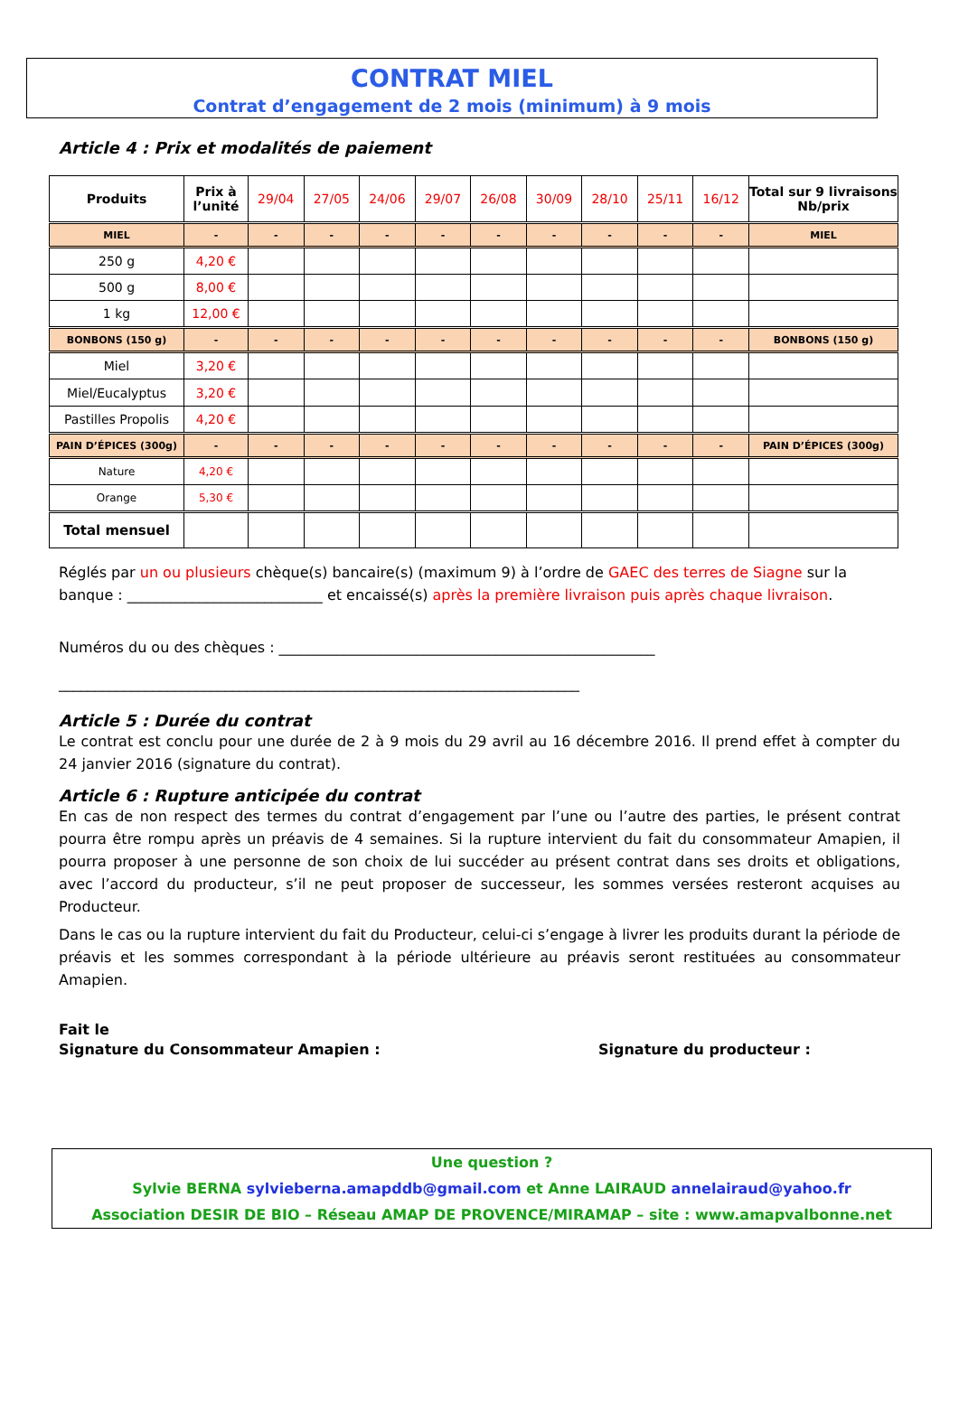CONTRAT MIEL
Contrat d’engagement de 2 mois (minimum) à 9 mois
Article 4 : Prix et modalités de paiement
| Produits | Prix à l’unité | 29/04 | 27/05 | 24/06 | 29/07 | 26/08 | 30/09 | 28/10 | 25/11 | 16/12 | Total sur 9 livraisons Nb/prix |
| --- | --- | --- | --- | --- | --- | --- | --- | --- | --- | --- | --- |
| MIEL | - | - | - | - | - | - | - | - | - | - | MIEL |
| 250 g | 4,20 € | | | | | | | | | | |
| 500 g | 8,00 € | | | | | | | | | | |
| 1 kg | 12,00 € | | | | | | | | | | |
| BONBONS (150 g) | - | - | - | - | - | - | - | - | - | - | BONBONS (150 g) |
| Miel | 3,20 € | | | | | | | | | | |
| Miel/Eucalyptus | 3,20 € | | | | | | | | | | |
| Pastilles Propolis | 4,20 € | | | | | | | | | | |
| PAIN D’ÉPICES (300g) | - | - | - | - | - | - | - | - | - | - | PAIN D’ÉPICES (300g) |
| Nature | 4,20 € | | | | | | | | | | |
| Orange | 5,30 € | | | | | | | | | | |
| Total mensuel | | | | | | | | | | | |
Réglés par un ou plusieurs chèque(s) bancaire(s) (maximum 9) à l’ordre de GAEC des terres de Siagne sur la banque : ___________________________ et encaissé(s) après la première livraison puis après chaque livraison.
Numéros du ou des chèques : ____________________________________________________
________________________________________________________________________
Article 5 : Durée du contrat
Le contrat est conclu pour une durée de 2 à 9 mois du 29 avril au 16 décembre 2016. Il prend effet à compter du 24 janvier 2016 (signature du contrat).
Article 6 : Rupture anticipée du contrat
En cas de non respect des termes du contrat d’engagement par l’une ou l’autre des parties, le présent contrat pourra être rompu après un préavis de 4 semaines. Si la rupture intervient du fait du consommateur Amapien, il pourra proposer à une personne de son choix de lui succéder au présent contrat dans ses droits et obligations, avec l’accord du producteur, s’il ne peut proposer de successeur, les sommes versées resteront acquises au Producteur.
Dans le cas ou la rupture intervient du fait du Producteur, celui-ci s’engage à livrer les produits durant la période de préavis et les sommes correspondant à la période ultérieure au préavis seront restituées au consommateur Amapien.
Fait le
Signature du Consommateur Amapien : Signature du producteur :
Une question ?
Sylvie BERNA sylvieberna.amapddb@gmail.com et Anne LAIRAUD annelairaud@yahoo.fr
Association DESIR DE BIO – Réseau AMAP DE PROVENCE/MIRAMAP – site : www.amapvalbonne.net